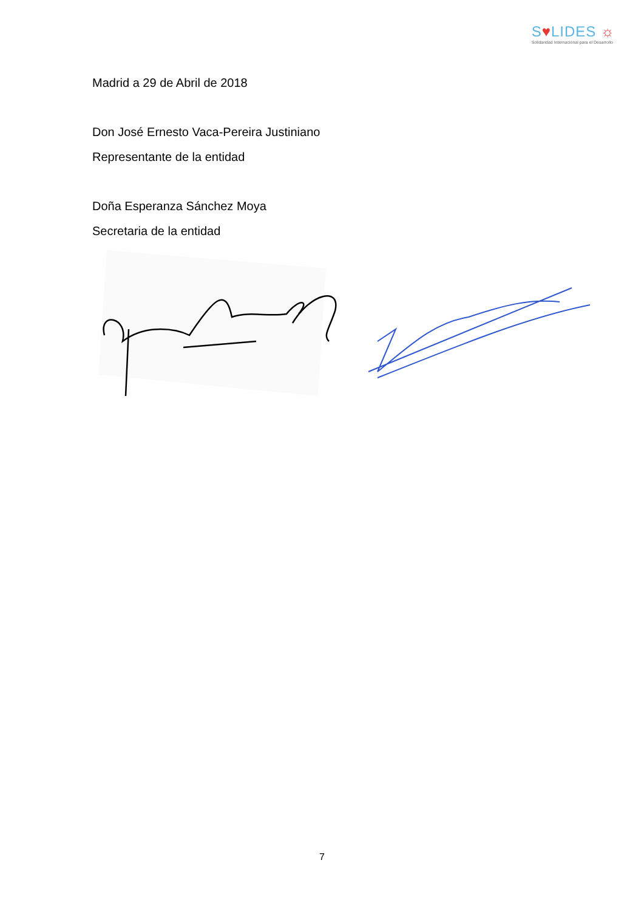S♥LIDES ☼
Solidaridad Internacional para el Desarrollo
Madrid a 29 de Abril de 2018
Don José Ernesto Vaca-Pereira Justiniano
Representante de la entidad
Doña Esperanza Sánchez Moya
Secretaria de la entidad
7